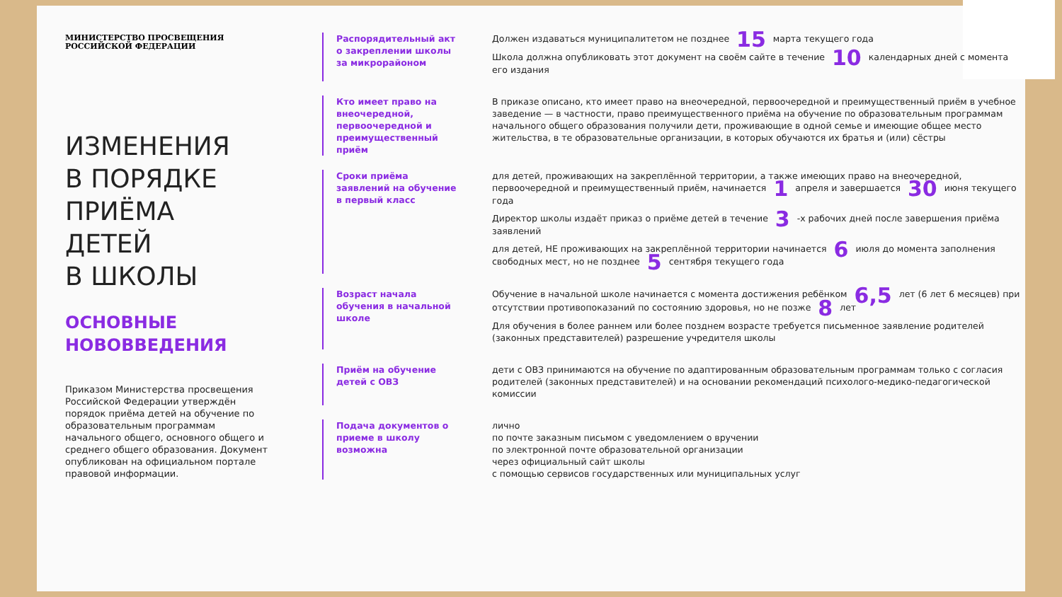МИНИСТЕРСТВО ПРОСВЕЩЕНИЯ
РОССИЙСКОЙ ФЕДЕРАЦИИ
ИЗМЕНЕНИЯ
В ПОРЯДКЕ
ПРИЁМА
ДЕТЕЙ
В ШКОЛЫ
ОСНОВНЫЕ
НОВОВВЕДЕНИЯ
Приказом Министерства просвещения Российской Федерации утверждён порядок приёма детей на обучение по образовательным программам начального общего, основного общего и среднего общего образования. Документ опубликован на официальном портале правовой информации.
Распорядительный акт о закреплении школы за микрорайоном
Должен издаваться муниципалитетом не позднее 15 марта текущего года
Школа должна опубликовать этот документ на своём сайте в течение 10 календарных дней с момента его издания
Кто имеет право на внеочередной, первоочередной и преимущественный приём
В приказе описано, кто имеет право на внеочередной, первоочередной и преимущественный приём в учебное заведение — в частности, право преимущественного приёма на обучение по образовательным программам начального общего образования получили дети, проживающие в одной семье и имеющие общее место жительства, в те образовательные организации, в которых обучаются их братья и (или) сёстры
Сроки приёма заявлений на обучение в первый класс
для детей, проживающих на закреплённой территории, а также имеющих право на внеочередной, первоочередной и преимущественный приём, начинается 1 апреля и завершается 30 июня текущего года
Директор школы издаёт приказ о приёме детей в течение 3 -х рабочих дней после завершения приёма заявлений
для детей, НЕ проживающих на закреплённой территории начинается 6 июля до момента заполнения свободных мест, но не позднее 5 сентября текущего года
Возраст начала обучения в начальной школе
Обучение в начальной школе начинается с момента достижения ребёнком 6,5 лет (6 лет 6 месяцев) при отсутствии противопоказаний по состоянию здоровья, но не позже 8 лет
Для обучения в более раннем или более позднем возрасте требуется письменное заявление родителей (законных представителей) разрешение учредителя школы
Приём на обучение детей с ОВЗ
дети с ОВЗ принимаются на обучение по адаптированным образовательным программам только с согласия родителей (законных представителей) и на основании рекомендаций психолого-медико-педагогической комиссии
Подача документов о приеме в школу возможна
лично
по почте заказным письмом с уведомлением о вручении
по электронной почте образовательной организации
через официальный сайт школы
с помощью сервисов государственных или муниципальных услуг